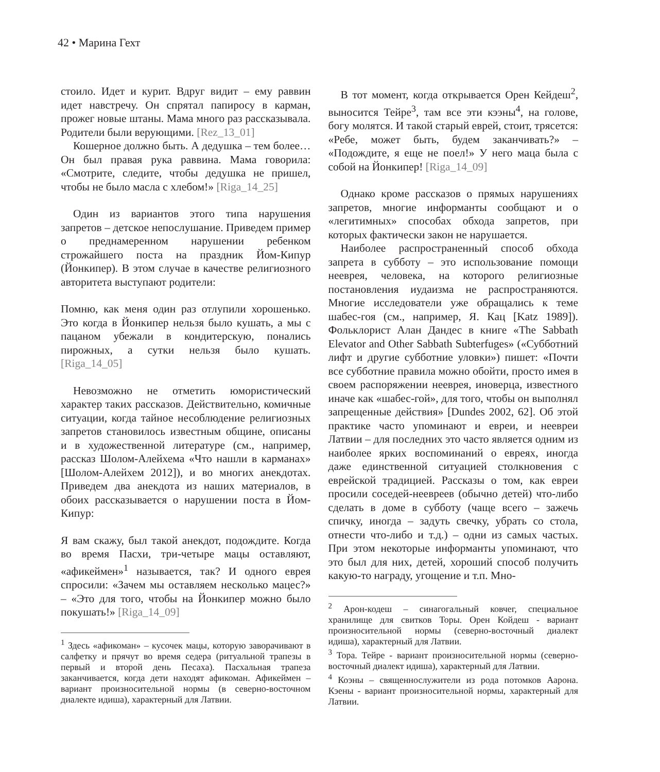42 • Марина Гехт
стоило. Идет и курит. Вдруг видит – ему раввин идет навстречу. Он спрятал папиросу в карман, прожег новые штаны. Мама много раз рассказывала. Родители были верующими. [Rez_13_01]
Кошерное должно быть. А дедушка – тем более… Он был правая рука раввина. Мама говорила: «Смотрите, следите, чтобы дедушка не пришел, чтобы не было масла с хлебом!» [Riga_14_25]
Один из вариантов этого типа нарушения запретов – детское непослушание. Приведем пример о преднамеренном нарушении ребенком строжайшего поста на праздник Йом-Кипур (Йонкипер). В этом случае в качестве религиозного авторитета выступают родители:
Помню, как меня один раз отлупили хорошенько. Это когда в Йонкипер нельзя было кушать, а мы с пацаном убежали в кондитерскую, понались пирожных, а сутки нельзя было кушать. [Riga_14_05]
Невозможно не отметить юмористический характер таких рассказов. Действительно, комичные ситуации, когда тайное несоблюдение религиозных запретов становилось известным общине, описаны и в художественной литературе (см., например, рассказ Шолом-Алейхема «Что нашли в карманах» [Шолом-Алейхем 2012]), и во многих анекдотах. Приведем два анекдота из наших материалов, в обоих рассказывается о нарушении поста в Йом-Кипур:
Я вам скажу, был такой анекдот, подождите. Когда во время Пасхи, три-четыре мацы оставляют, «афикеймен»<sup>1</sup> называется, так? И одного еврея спросили: «Зачем мы оставляем несколько мацес?» – «Это для того, чтобы на Йонкипер можно было покушать!» [Riga_14_09]
<sup>1</sup> Здесь «афикоман» – кусочек мацы, которую заворачивают в салфетку и прячут во время седера (ритуальной трапезы в первый и второй день Песаха). Пасхальная трапеза заканчивается, когда дети находят афикоман. Афикеймен – вариант произносительной нормы (в северно-восточном диалекте идиша), характерный для Латвии.
В тот момент, когда открывается Орен Кейдеш<sup>2</sup>, выносится Тейре<sup>3</sup>, там все эти кээны<sup>4</sup>, на голове, богу молятся. И такой старый еврей, стоит, трясется: «Ребе, может быть, будем заканчивать?» – «Подождите, я еще не поел!» У него маца была с собой на Йонкипер! [Riga_14_09]
Однако кроме рассказов о прямых нарушениях запретов, многие информанты сообщают и о «легитимных» способах обхода запретов, при которых фактически закон не нарушается.
Наиболее распространенный способ обхода запрета в субботу – это использование помощи нееврея, человека, на которого религиозные постановления иудаизма не распространяются. Многие исследователи уже обращались к теме шабес-гоя (см., например, Я. Кац [Katz 1989]). Фольклорист Алан Дандес в книге «The Sabbath Elevator and Other Sabbath Subterfuges» («Субботний лифт и другие субботние уловки») пишет: «Почти все субботние правила можно обойти, просто имея в своем распоряжении нееврея, иноверца, известного иначе как «шабес-гой», для того, чтобы он выполнял запрещенные действия» [Dundes 2002, 62]. Об этой практике часто упоминают и евреи, и неевреи Латвии – для последних это часто является одним из наиболее ярких воспоминаний о евреях, иногда даже единственной ситуацией столкновения с еврейской традицией. Рассказы о том, как евреи просили соседей-неевреев (обычно детей) что-либо сделать в доме в субботу (чаще всего – зажечь спичку, иногда – задуть свечку, убрать со стола, отнести что-либо и т.д.) – одни из самых частых. При этом некоторые информанты упоминают, что это был для них, детей, хороший способ получить какую-то награду, угощение и т.п. Мно-
<sup>2</sup> Арон-кодеш – синагогальный ковчег, специальное хранилище для свитков Торы. Орен Койдеш - вариант произносительной нормы (северно-восточный диалект идиша), характерный для Латвии.
<sup>3</sup> Тора. Тейре - вариант произносительной нормы (северно-восточный диалект идиша), характерный для Латвии.
<sup>4</sup> Коэны – священнослужители из рода потомков Аарона. Кэены - вариант произносительной нормы, характерный для Латвии.